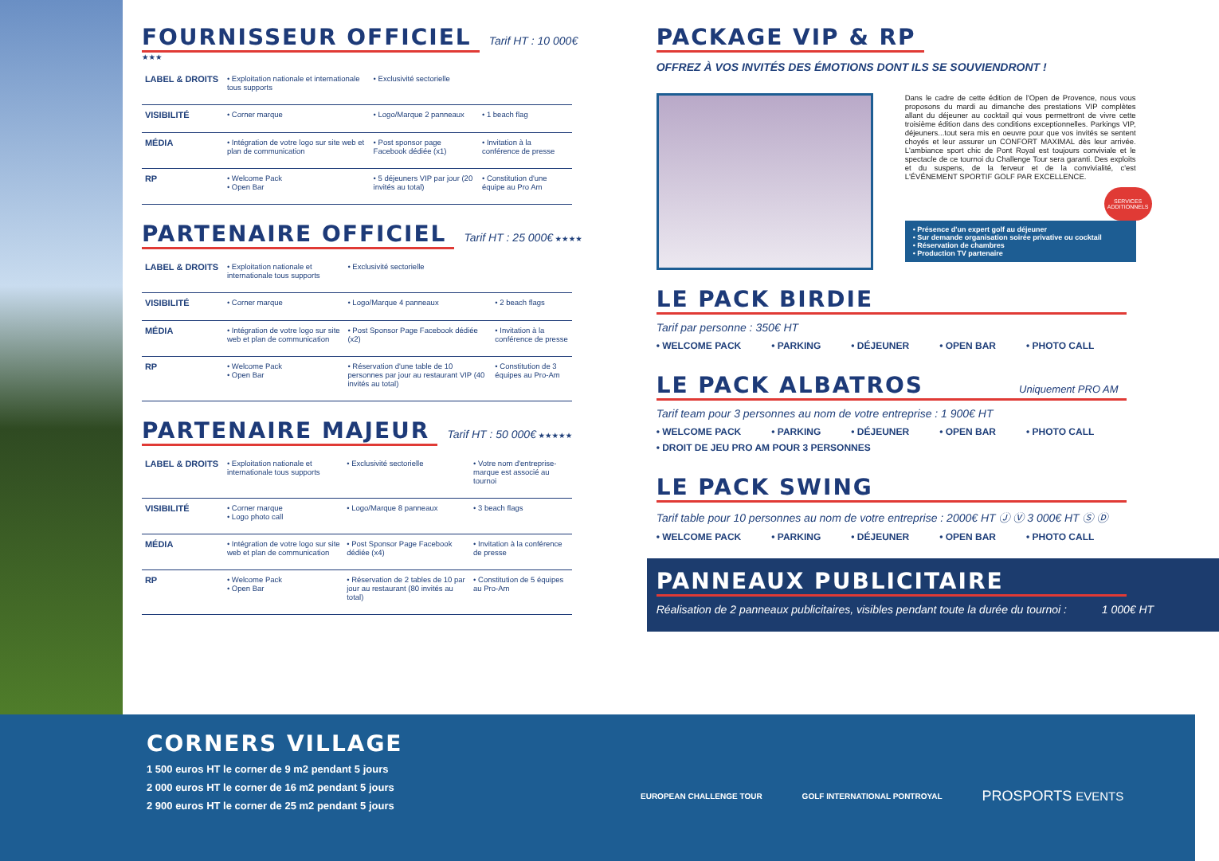FOURNISSEUR OFFICIEL
Tarif HT : 10 000€ ★★★
| LABEL & DROITS | • Exploitation nationale et internationale tous supports | • Exclusivité sectorielle | |
| VISIBILITÉ | • Corner marque | • Logo/Marque 2 panneaux | • 1 beach flag |
| MÉDIA | • Intégration de votre logo sur site web et plan de communication | • Post sponsor page Facebook dédiée (x1) | • Invitation à la conférence de presse |
| RP | • Welcome Pack • Open Bar | • 5 déjeuners VIP par jour (20 invités au total) | • Constitution d'une équipe au Pro Am |
PARTENAIRE OFFICIEL
Tarif HT : 25 000€ ★★★★
| LABEL & DROITS | • Exploitation nationale et internationale tous supports | • Exclusivité sectorielle | |
| VISIBILITÉ | • Corner marque | • Logo/Marque 4 panneaux | • 2 beach flags |
| MÉDIA | • Intégration de votre logo sur site web et plan de communication | • Post Sponsor Page Facebook dédiée (x2) | • Invitation à la conférence de presse |
| RP | • Welcome Pack • Open Bar | • Réservation d'une table de 10 personnes par jour au restaurant VIP (40 invités au total) | • Constitution de 3 équipes au Pro-Am |
PARTENAIRE MAJEUR
Tarif HT : 50 000€ ★★★★★
| LABEL & DROITS | • Exploitation nationale et internationale tous supports | • Exclusivité sectorielle | • Votre nom d'entreprise-marque est associé au tournoi |
| VISIBILITÉ | • Corner marque • Logo photo call | • Logo/Marque 8 panneaux | • 3 beach flags |
| MÉDIA | • Intégration de votre logo sur site web et plan de communication | • Post Sponsor Page Facebook dédiée (x4) | • Invitation à la conférence de presse |
| RP | • Welcome Pack • Open Bar | • Réservation de 2 tables de 10 par jour au restaurant (80 invités au total) | • Constitution de 5 équipes au Pro-Am |
PACKAGE VIP & RP
OFFREZ À VOS INVITÉS DES ÉMOTIONS DONT ILS SE SOUVIENDRONT !
Dans le cadre de cette édition de l'Open de Provence, nous vous proposons du mardi au dimanche des prestations VIP complètes allant du déjeuner au cocktail qui vous permettront de vivre cette troisième édition dans des conditions exceptionnelles. Parkings VIP, déjeuners...tout sera mis en oeuvre pour que vos invités se sentent choyés et leur assurer un CONFORT MAXIMAL dès leur arrivée. L'ambiance sport chic de Pont Royal est toujours conviviale et le spectacle de ce tournoi du Challenge Tour sera garanti. Des exploits et du suspens, de la ferveur et de la convivialité, c'est L'ÉVÉNEMENT SPORTIF GOLF PAR EXCELLENCE.
SERVICES ADDITIONNELS
• Présence d'un expert golf au déjeuner
• Sur demande organisation soirée privative ou cocktail
• Réservation de chambres
• Production TV partenaire
LE PACK BIRDIE
Tarif par personne : 350€ HT
• WELCOME PACK • PARKING • DÉJEUNER • OPEN BAR • PHOTO CALL
LE PACK ALBATROS Uniquement PRO AM
Tarif team pour 3 personnes au nom de votre entreprise : 1 900€ HT
• WELCOME PACK • PARKING • DÉJEUNER • OPEN BAR • PHOTO CALL
• DROIT DE JEU PRO AM POUR 3 PERSONNES
LE PACK SWING
Tarif table pour 10 personnes au nom de votre entreprise : 2000€ HT Ⓙ Ⓥ 3 000€ HT Ⓢ Ⓓ
• WELCOME PACK • PARKING • DÉJEUNER • OPEN BAR • PHOTO CALL
PANNEAUX PUBLICITAIRE
Réalisation de 2 panneaux publicitaires, visibles pendant toute la durée du tournoi : 1 000€ HT
CORNERS VILLAGE
1 500 euros HT le corner de 9 m2 pendant 5 jours
2 000 euros HT le corner de 16 m2 pendant 5 jours
2 900 euros HT le corner de 25 m2 pendant 5 jours
EUROPEAN CHALLENGE TOUR GOLF INTERNATIONAL PONTROYAL PROSPORTS EVENTS